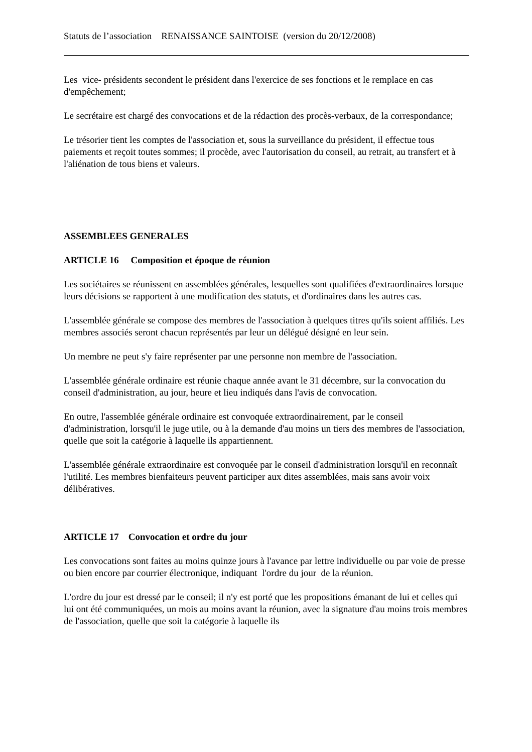Statuts de l’association RENAISSANCE SAINTOISE (version du 20/12/2008)
Les vice- présidents secondent le président dans l'exercice de ses fonctions et le remplace en cas d'empêchement;
Le secrétaire est chargé des convocations et de la rédaction des procès-verbaux, de la correspondance;
Le trésorier tient les comptes de l'association et, sous la surveillance du président, il effectue tous paiements et reçoit toutes sommes; il procède, avec l'autorisation du conseil, au retrait, au transfert et à l'aliénation de tous biens et valeurs.
ASSEMBLEES GENERALES
ARTICLE 16 Composition et époque de réunion
Les sociétaires se réunissent en assemblées générales, lesquelles sont qualifiées d'extraordinaires lorsque leurs décisions se rapportent à une modification des statuts, et d'ordinaires dans les autres cas.
L'assemblée générale se compose des membres de l'association à quelques titres qu'ils soient affiliés. Les membres associés seront chacun représentés par leur un délégué désigné en leur sein.
Un membre ne peut s'y faire représenter par une personne non membre de l'association.
L'assemblée générale ordinaire est réunie chaque année avant le 31 décembre, sur la convocation du conseil d'administration, au jour, heure et lieu indiqués dans l'avis de convocation.
En outre, l'assemblée générale ordinaire est convoquée extraordinairement, par le conseil d'administration, lorsqu'il le juge utile, ou à la demande d'au moins un tiers des membres de l'association, quelle que soit la catégorie à laquelle ils appartiennent.
L'assemblée générale extraordinaire est convoquée par le conseil d'administration lorsqu'il en reconnaît l'utilité. Les membres bienfaiteurs peuvent participer aux dites assemblées, mais sans avoir voix délibératives.
ARTICLE 17 Convocation et ordre du jour
Les convocations sont faites au moins quinze jours à l'avance par lettre individuelle ou par voie de presse ou bien encore par courrier électronique, indiquant l'ordre du jour de la réunion.
L'ordre du jour est dressé par le conseil; il n'y est porté que les propositions émanant de lui et celles qui lui ont été communiquées, un mois au moins avant la réunion, avec la signature d'au moins trois membres de l'association, quelle que soit la catégorie à laquelle ils